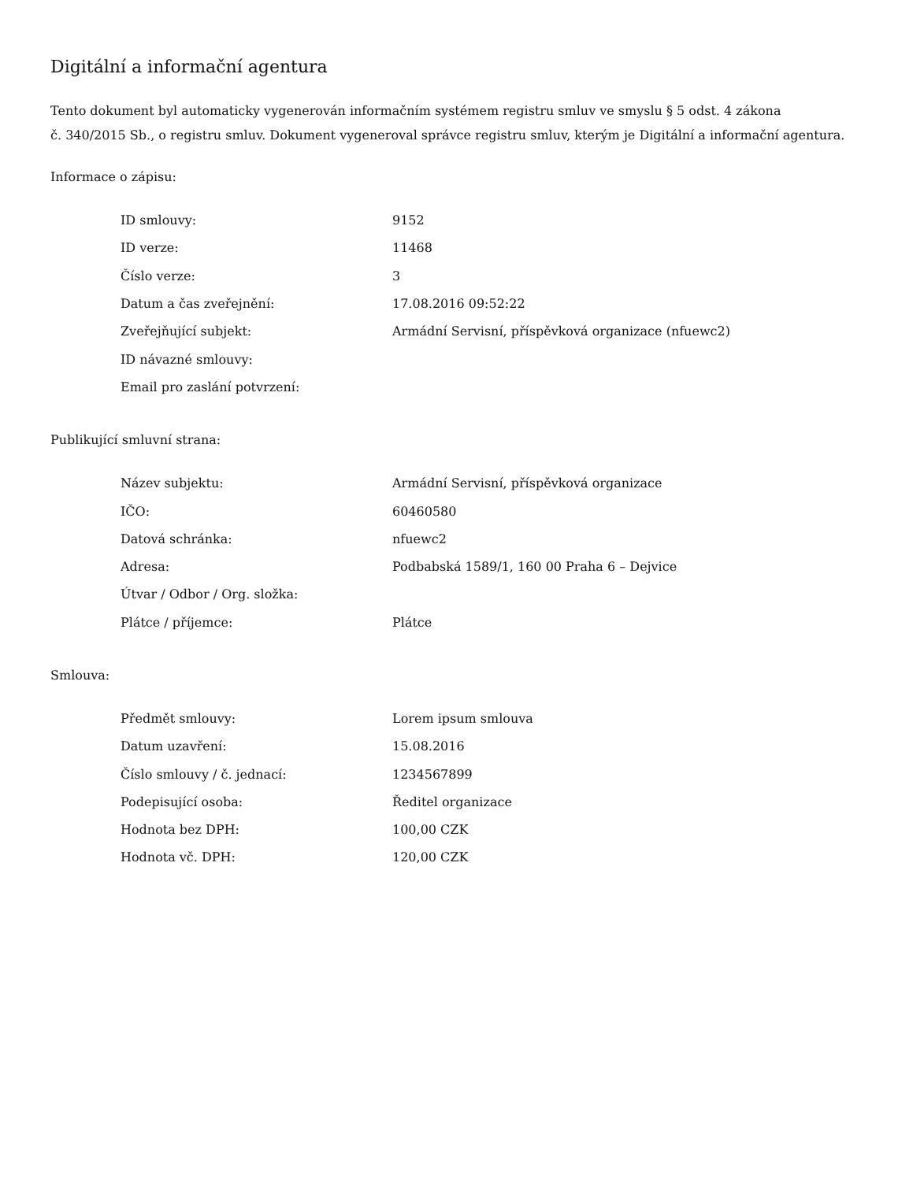Digitální a informační agentura
Tento dokument byl automaticky vygenerován informačním systémem registru smluv ve smyslu § 5 odst. 4 zákona
č. 340/2015 Sb., o registru smluv. Dokument vygeneroval správce registru smluv, kterým je Digitální a informační agentura.
Informace o zápisu:
| ID smlouvy: | 9152 |
| ID verze: | 11468 |
| Číslo verze: | 3 |
| Datum a čas zveřejnění: | 17.08.2016 09:52:22 |
| Zveřejňující subjekt: | Armádní Servisní, příspěvková organizace (nfuewc2) |
| ID návazné smlouvy: | |
| Email pro zaslání potvrzení: | |
Publikující smluvní strana:
| Název subjektu: | Armádní Servisní, příspěvková organizace |
| IČO: | 60460580 |
| Datová schránka: | nfuewc2 |
| Adresa: | Podbabská 1589/1, 160 00 Praha 6 – Dejvice |
| Útvar / Odbor / Org. složka: | |
| Plátce / příjemce: | Plátce |
Smlouva:
| Předmět smlouvy: | Lorem ipsum smlouva |
| Datum uzavření: | 15.08.2016 |
| Číslo smlouvy / č. jednací: | 1234567899 |
| Podepisující osoba: | Ředitel organizace |
| Hodnota bez DPH: | 100,00 CZK |
| Hodnota vč. DPH: | 120,00 CZK |